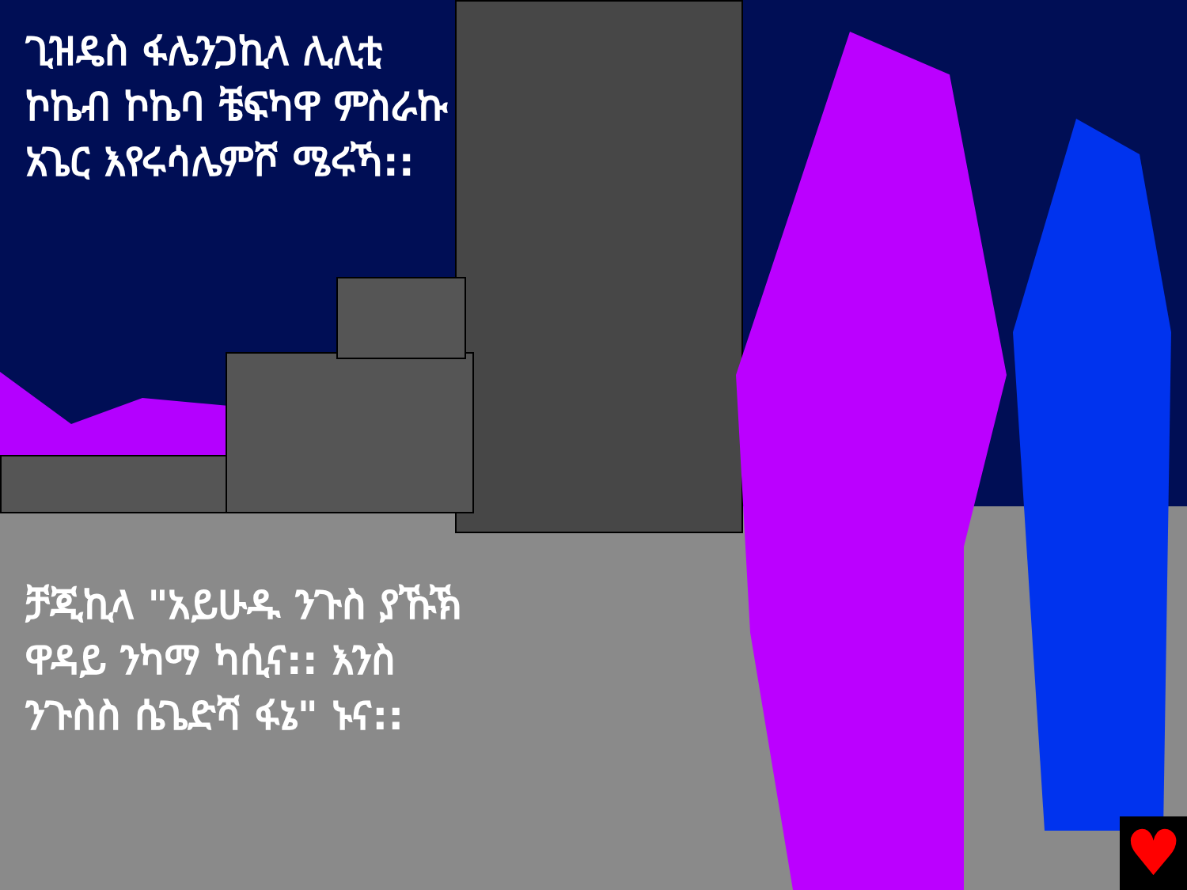♥
ጊዝዴስ ፋሌንጋኪላ ሊሊቲ ኮኬብ ኮኬባ ቼፍካዋ ምስራኩ አጌር እየሩሳሌምሾ ሜሩኻ::
ቻጂኪላ "አይሁዱ ንጉስ ያኹኽ ዋዳይ ንካማ ካሲና:: እንስ ንጉስስ ሴጌድሻ ፋኔ" ኑና::